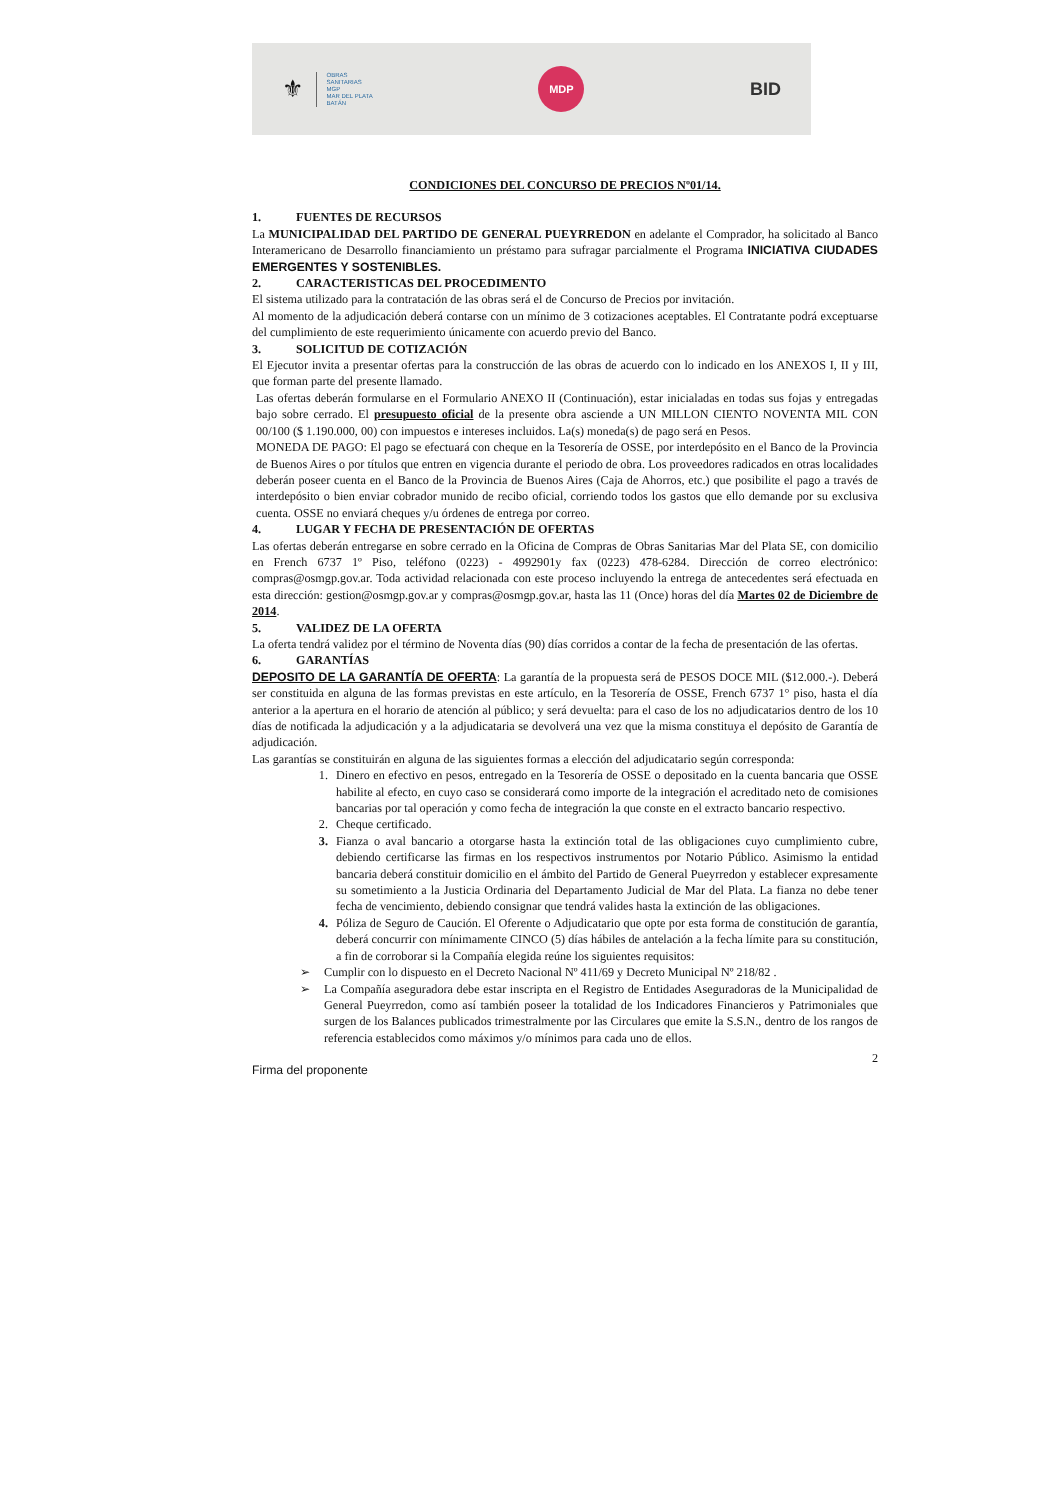⚜
OBRAS
SANITARIAS
MGP
MAR DEL PLATA
BATÁN
MDP
BID
CONDICIONES DEL CONCURSO DE PRECIOS Nº01/14.
1. FUENTES DE RECURSOS
La MUNICIPALIDAD DEL PARTIDO DE GENERAL PUEYRREDON en adelante el Comprador, ha solicitado al Banco Interamericano de Desarrollo financiamiento un préstamo para sufragar parcialmente el Programa INICIATIVA CIUDADES EMERGENTES Y SOSTENIBLES.
2. CARACTERISTICAS DEL PROCEDIMENTO
El sistema utilizado para la contratación de las obras será el de Concurso de Precios por invitación.
Al momento de la adjudicación deberá contarse con un mínimo de 3 cotizaciones aceptables. El Contratante podrá exceptuarse del cumplimiento de este requerimiento únicamente con acuerdo previo del Banco.
3. SOLICITUD DE COTIZACIÓN
El Ejecutor invita a presentar ofertas para la construcción de las obras de acuerdo con lo indicado en los ANEXOS I, II y III, que forman parte del presente llamado.
Las ofertas deberán formularse en el Formulario ANEXO II (Continuación), estar inicialadas en todas sus fojas y entregadas bajo sobre cerrado. El presupuesto oficial de la presente obra asciende a UN MILLON CIENTO NOVENTA MIL CON 00/100 ($ 1.190.000, 00) con impuestos e intereses incluidos. La(s) moneda(s) de pago será en Pesos.
MONEDA DE PAGO: El pago se efectuará con cheque en la Tesorería de OSSE, por interdepósito en el Banco de la Provincia de Buenos Aires o por títulos que entren en vigencia durante el periodo de obra. Los proveedores radicados en otras localidades deberán poseer cuenta en el Banco de la Provincia de Buenos Aires (Caja de Ahorros, etc.) que posibilite el pago a través de interdepósito o bien enviar cobrador munido de recibo oficial, corriendo todos los gastos que ello demande por su exclusiva cuenta. OSSE no enviará cheques y/u órdenes de entrega por correo.
4. LUGAR Y FECHA DE PRESENTACIÓN DE OFERTAS
Las ofertas deberán entregarse en sobre cerrado en la Oficina de Compras de Obras Sanitarias Mar del Plata SE, con domicilio en French 6737 1º Piso, teléfono (0223) - 4992901y fax (0223) 478-6284. Dirección de correo electrónico: compras@osmgp.gov.ar. Toda actividad relacionada con este proceso incluyendo la entrega de antecedentes será efectuada en esta dirección: gestion@osmgp.gov.ar y compras@osmgp.gov.ar, hasta las 11 (Once) horas del día Martes 02 de Diciembre de 2014.
5. VALIDEZ DE LA OFERTA
La oferta tendrá validez por el término de Noventa días (90) días corridos a contar de la fecha de presentación de las ofertas.
6. GARANTÍAS
DEPOSITO DE LA GARANTÍA DE OFERTA: La garantía de la propuesta será de PESOS DOCE MIL ($12.000.-). Deberá ser constituida en alguna de las formas previstas en este artículo, en la Tesorería de OSSE, French 6737 1° piso, hasta el día anterior a la apertura en el horario de atención al público; y será devuelta: para el caso de los no adjudicatarios dentro de los 10 días de notificada la adjudicación y a la adjudicataria se devolverá una vez que la misma constituya el depósito de Garantía de adjudicación.
Las garantías se constituirán en alguna de las siguientes formas a elección del adjudicatario según corresponda:
1. Dinero en efectivo en pesos, entregado en la Tesorería de OSSE o depositado en la cuenta bancaria que OSSE habilite al efecto, en cuyo caso se considerará como importe de la integración el acreditado neto de comisiones bancarias por tal operación y como fecha de integración la que conste en el extracto bancario respectivo.
2. Cheque certificado.
3. Fianza o aval bancario a otorgarse hasta la extinción total de las obligaciones cuyo cumplimiento cubre, debiendo certificarse las firmas en los respectivos instrumentos por Notario Público. Asimismo la entidad bancaria deberá constituir domicilio en el ámbito del Partido de General Pueyrredon y establecer expresamente su sometimiento a la Justicia Ordinaria del Departamento Judicial de Mar del Plata. La fianza no debe tener fecha de vencimiento, debiendo consignar que tendrá valides hasta la extinción de las obligaciones.
4. Póliza de Seguro de Caución. El Oferente o Adjudicatario que opte por esta forma de constitución de garantía, deberá concurrir con mínimamente CINCO (5) días hábiles de antelación a la fecha límite para su constitución, a fin de corroborar si la Compañía elegida reúne los siguientes requisitos:
➢ Cumplir con lo dispuesto en el Decreto Nacional Nº 411/69 y Decreto Municipal Nº 218/82 .
➢ La Compañía aseguradora debe estar inscripta en el Registro de Entidades Aseguradoras de la Municipalidad de General Pueyrredon, como así también poseer la totalidad de los Indicadores Financieros y Patrimoniales que surgen de los Balances publicados trimestralmente por las Circulares que emite la S.S.N., dentro de los rangos de referencia establecidos como máximos y/o mínimos para cada uno de ellos.
Firma del proponente 2